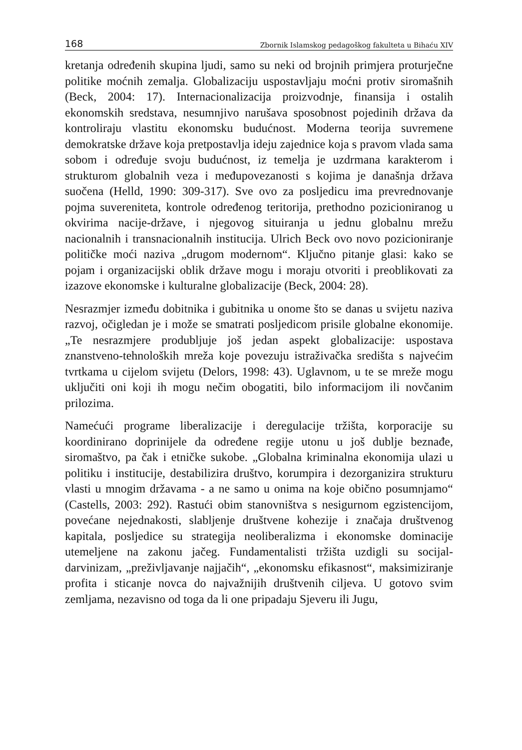168 Zbornik Islamskog pedagoškog fakulteta u Bihaću XIV
kretanja određenih skupina ljudi, samo su neki od brojnih primjera proturječne politike moćnih zemalja. Globalizaciju uspostavljaju moćni protiv siromašnih (Beck, 2004: 17). Internacionalizacija proizvodnje, finansija i ostalih ekonomskih sredstava, nesumnjivo narušava sposobnost pojedinih država da kontroliraju vlastitu ekonomsku budućnost. Moderna teorija suvremene demokratske države koja pretpostavlja ideju zajednice koja s pravom vlada sama sobom i određuje svoju budućnost, iz temelja je uzdrmana karakterom i strukturom globalnih veza i međupovezanosti s kojima je današnja država suočena (Helld, 1990: 309-317). Sve ovo za posljedicu ima prevrednovanje pojma suvereniteta, kontrole određenog teritorija, prethodno pozicioniranog u okvirima nacije-države, i njegovog situiranja u jednu globalnu mrežu nacionalnih i transnacionalnih institucija. Ulrich Beck ovo novo pozicioniranje političke moći naziva „drugom modernom“. Ključno pitanje glasi: kako se pojam i organizacijski oblik države mogu i moraju otvoriti i preoblikovati za izazove ekonomske i kulturalne globalizacije (Beck, 2004: 28).
Nesrazmjer između dobitnika i gubitnika u onome što se danas u svijetu naziva razvoj, očigledan je i može se smatrati posljedicom prisile globalne ekonomije. „Te nesrazmjere produbljuje još jedan aspekt globalizacije: uspostava znanstveno-tehnoloških mreža koje povezuju istraživačka središta s najvećim tvrtkama u cijelom svijetu (Delors, 1998: 43). Uglavnom, u te se mreže mogu uključiti oni koji ih mogu nečim obogatiti, bilo informacijom ili novčanim prilozima.
Namećući programe liberalizacije i deregulacije tržišta, korporacije su koordinirano doprinijele da određene regije utonu u još dublje beznađe, siromaštvo, pa čak i etničke sukobe. „Globalna kriminalna ekonomija ulazi u politiku i institucije, destabilizira društvo, korumpira i dezorganizira strukturu vlasti u mnogim državama - a ne samo u onima na koje obično posumnjamo“ (Castells, 2003: 292). Rastući obim stanovništva s nesigurnom egzistencijom, povećane nejednakosti, slabljenje društvene kohezije i značaja društvenog kapitala, posljedice su strategija neoliberalizma i ekonomske dominacije utemeljene na zakonu jačeg. Fundamentalisti tržišta uzdigli su socijal-darvinizam, „preživljavanje najjačih“, „ekonomsku efikasnost“, maksimiziranje profita i sticanje novca do najvažnijih društvenih ciljeva. U gotovo svim zemljama, nezavisno od toga da li one pripadaju Sjeveru ili Jugu,